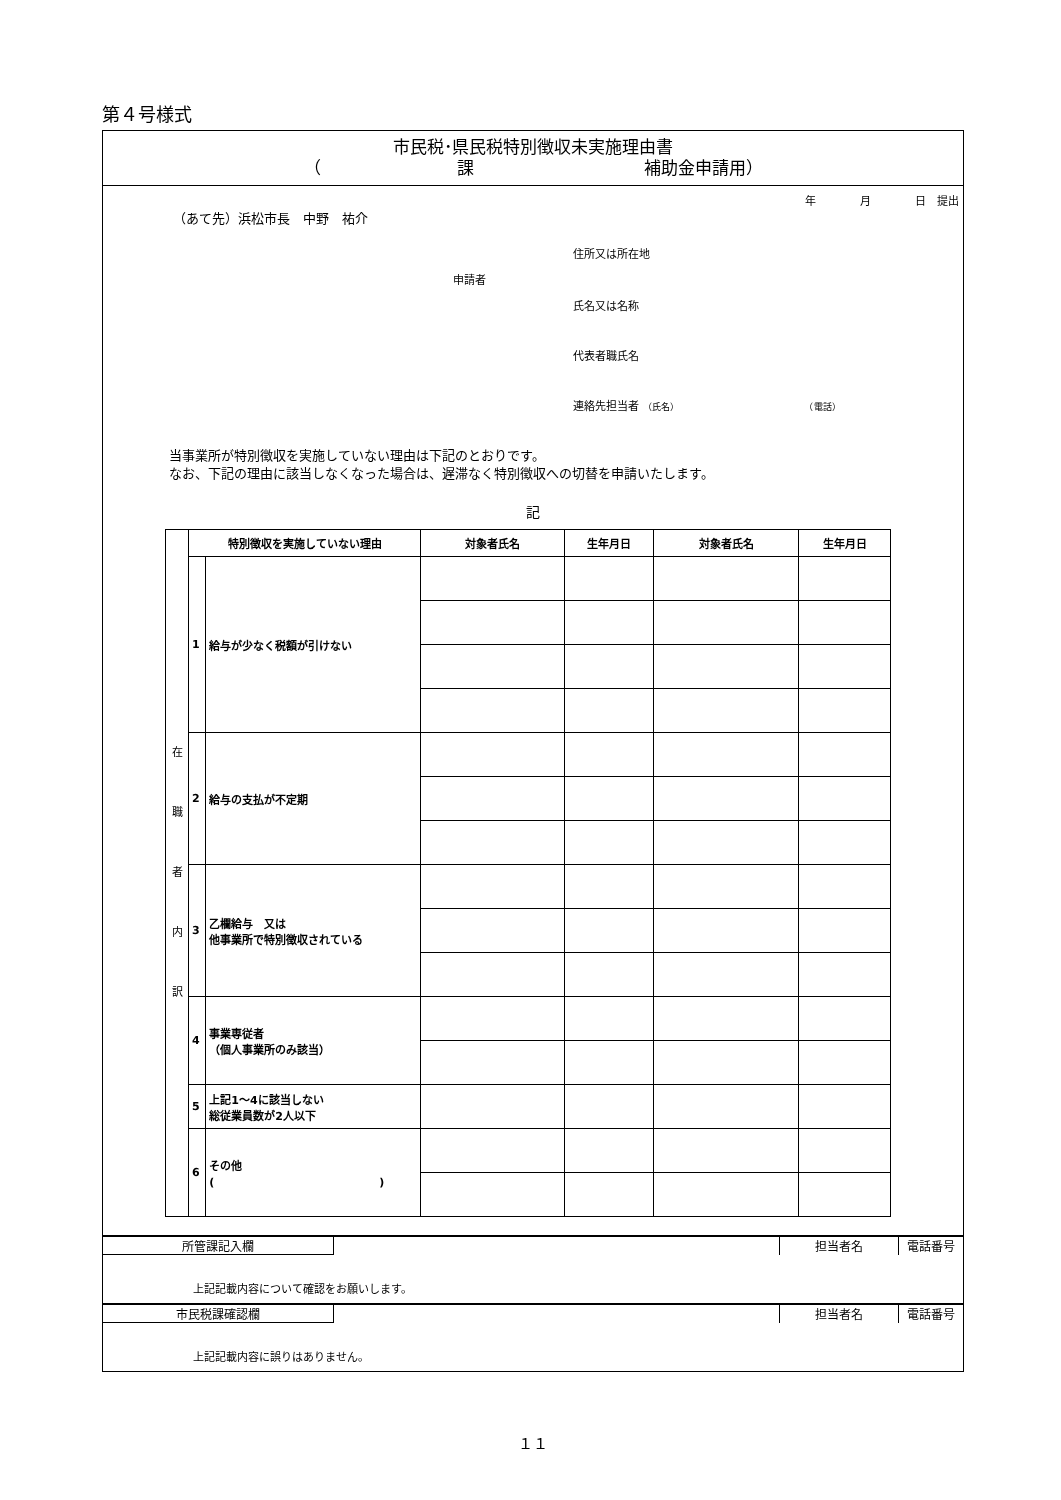第４号様式
市民税･県民税特別徴収未実施理由書
（　　　　　　　　課　　　　　　　　　　補助金申請用）
年　　　　月　　　　日　提出
（あて先）浜松市長　中野　祐介
住所又は所在地
申請者
氏名又は名称
代表者職氏名
連絡先担当者 （氏名） （電話）
当事業所が特別徴収を実施していない理由は下記のとおりです。
なお、下記の理由に該当しなくなった場合は、遅滞なく特別徴収への切替を申請いたします。
記
| 在 職 者 内 訳 | 特別徴収を実施していない理由 | | 対象者氏名 | 生年月日 | 対象者氏名 | 生年月日 |
| | 1 | 給与が少なく税額が引けない | | | | |
| | 2 | 給与の支払が不定期 | | | | |
| | 3 | 乙欄給与 又は 他事業所で特別徴収されている | | | | |
| | 4 | 事業専従者 （個人事業所のみ該当） | | | | |
| | 5 | 上記1～4に該当しない 総従業員数が2人以下 | | | | |
| | 6 | その他 ( ) | | | | |
所管課記入欄 担当者名 電話番号
上記記載内容について確認をお願いします。
市民税課確認欄 担当者名 電話番号
上記記載内容に誤りはありません。
１１